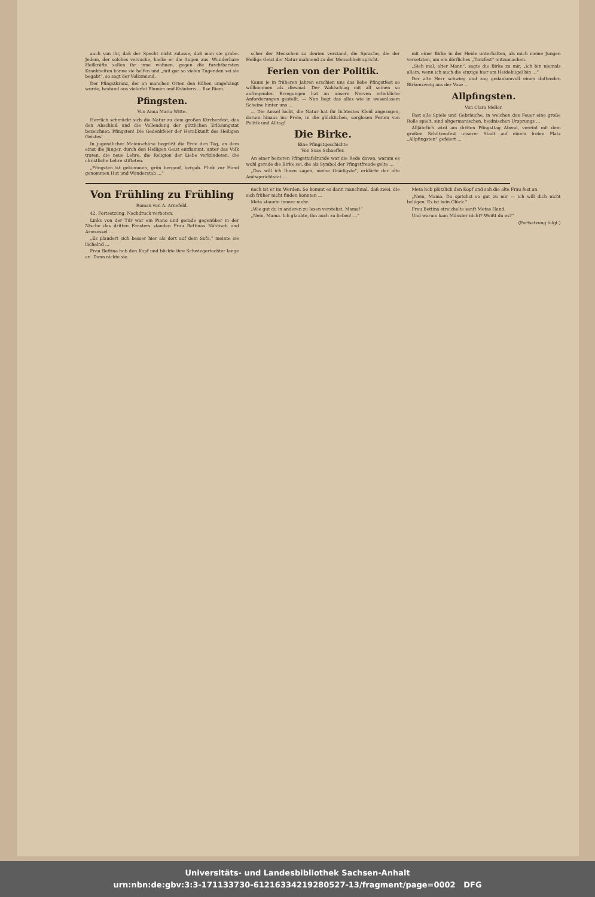auch von ihr, daß der Specht nicht zulasse, daß man sie grabe. Jedem, der solches versuche, hacke er die Augen aus. Wunderbare Heilkräfte sollen ihr inne wohnen, gegen die furchtbarsten Krankheiten könne sie helfen und „mit gar so vielen Tugenden sei sie begabt“, so sagt der Volksmund.
Der Pfingstkranz, der an manchen Orten den Kühen umgehängt wurde, bestand aus vielerlei Blumen und Kräutern ... Ilse Riem.
Pfingsten.
Von Anna Maria Witte.
Herrlich schmückt sich die Natur zu dem großen Kirchenfest, das den Abschluß und die Vollendung der göttlichen Erlösungstat bezeichnet: Pfingsten! Die Gedenkfeier der Herabkunft des Heiligen Geistes!
In jugendlicher Maienschöne begrüßt die Erde den Tag, an dem einst die Jünger, durch den Heiligen Geist entflammt, unter das Volk traten, die neue Lehre, die Religion der Liebe verkündeten, die christliche Lehre stifteten.
„Pfingsten ist gekommen, grün bergauf, bergab. Flink zur Hand genommen Hut und Wanderstab ...“
scher der Menschen zu deuten verstand, die Sprache, die der Heilige Geist der Natur mahnend zu der Menschheit spricht.
Ferien von der Politik.
Kaum je in früheren Jahren erschien uns das liebe Pfingstfest so willkommen als diesmal. Der Wahlschlag mit all seinen so aufregenden Erregungen hat an unsere Nerven erhebliche Anforderungen gestellt. — Nun liegt das alles wie in wesenlosem Scheine hinter uns ...
... Die Amsel lockt, die Natur hat ihr lichtestes Kleid angezogen, darum hinaus ins Freie, in die glücklichen, sorglosen Ferien von Politik und Alltag!
Die Birke.
Eine Pfingstgeschichte
Von Suse Schaeffer.
An einer heiteren Pfingsttafelrunde war die Rede davon, warum es wohl gerade die Birke sei, die als Symbol der Pfingstfreude gelte ...
„Das will ich Ihnen sagen, meine Gnädigste“, erklärte der alte Amtsgerichtsrat ...
mit einer Birke in der Heide unterhalten, als mich meine Jungen versetzten, um ein dörfliches „Tanzfest“ mitzumachen.
„Sieh mal, alter Mann“, sagte die Birke zu mir, „ich bin niemals allein, wenn ich auch die einzige hier am Heidehügel bin ...“
Der alte Herr schwieg und zog gedankenvoll einen duftenden Birkenzweig aus der Vase ...
Allpfingsten.
Von Clara Meller.
Fast alle Spiele und Gebräuche, in welchen das Feuer eine große Rolle spielt, sind altgermanischen, heidnischen Ursprungs ...
Alljährlich wird am dritten Pfingsttag Abend, vereint mit dem großen Schützenfest unserer Stadt auf einem freien Platz „Allpfingsten“ gefeiert ...
Von Frühling zu Frühling
Roman von A. Arnefeld.
42. Fortsetzung. Nachdruck verboten.
Links von der Tür war ein Piano und gerade gegenüber in der Nische des dritten Fensters standen Frau Bettinas Nähtisch und Armsessel ...
„Es plaudert sich besser hier als dort auf dem Sofa,“ meinte sie lächelnd ...
Frau Bettina hob den Kopf und blickte ihre Schwiegertochter lange an. Dann nickte sie.
noch ist er im Werden. So kommt es dann manchmal, daß zwei, die sich früher nicht finden konnten ...
Meta staunte immer mehr.
„Wie gut du in anderen zu lesen verstehst, Mama!“
„Nein, Mama. Ich glaubte, ihn auch zu lieben! ...“
Meta hob plötzlich den Kopf und sah die alte Frau fest an.
„Nein, Mama. Du sprichst so gut zu mir — ich will dich nicht belügen. Es ist kein Glück.“
Frau Bettina streichelte sanft Metas Hand.
Und warum kam Münster nicht? Weißt du es?“
(Fortsetzung folgt.)
Universitäts- und Landesbibliothek Sachsen-Anhalt
urn:nbn:de:gbv:3:3-171133730-612163342192805​27-13/fragment/page=0002 DFG